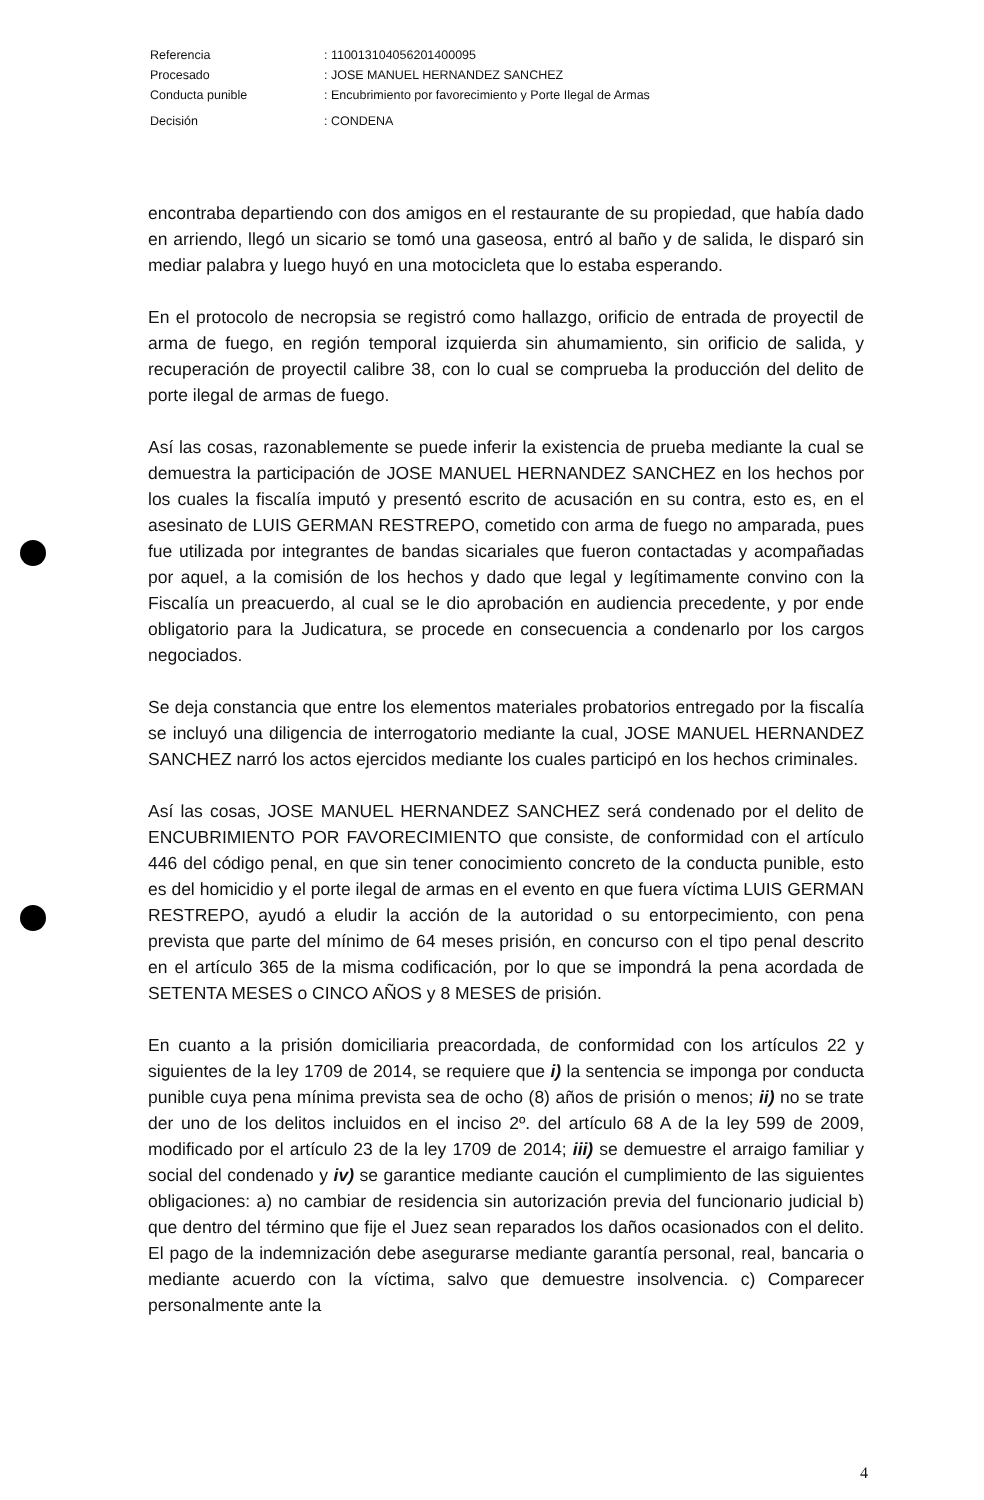| Referencia | : 11001310405620140​0095 |
| Procesado | : JOSE MANUEL HERNANDEZ SANCHEZ |
| Conducta punible | : Encubrimiento por favorecimiento y Porte Ilegal de Armas |
| Decisión | : CONDENA |
encontraba departiendo con dos amigos en el restaurante de su propiedad, que había dado en arriendo, llegó un sicario se tomó una gaseosa, entró al baño y de salida, le disparó sin mediar palabra y luego huyó en una motocicleta que lo estaba esperando.
En el protocolo de necropsia se registró como hallazgo, orificio de entrada de proyectil de arma de fuego, en región temporal izquierda sin ahumamiento, sin orificio de salida, y recuperación de proyectil calibre 38, con lo cual se comprueba la producción del delito de porte ilegal de armas de fuego.
Así las cosas, razonablemente se puede inferir la existencia de prueba mediante la cual se demuestra la participación de JOSE MANUEL HERNANDEZ SANCHEZ en los hechos por los cuales la fiscalía imputó y presentó escrito de acusación en su contra, esto es, en el asesinato de LUIS GERMAN RESTREPO, cometido con arma de fuego no amparada, pues fue utilizada por integrantes de bandas sicariales que fueron contactadas y acompañadas por aquel, a la comisión de los hechos y dado que legal y legítimamente convino con la Fiscalía un preacuerdo, al cual se le dio aprobación en audiencia precedente, y por ende obligatorio para la Judicatura, se procede en consecuencia a condenarlo por los cargos negociados.
Se deja constancia que entre los elementos materiales probatorios entregado por la fiscalía se incluyó una diligencia de interrogatorio mediante la cual, JOSE MANUEL HERNANDEZ SANCHEZ narró los actos ejercidos mediante los cuales participó en los hechos criminales.
Así las cosas, JOSE MANUEL HERNANDEZ SANCHEZ será condenado por el delito de ENCUBRIMIENTO POR FAVORECIMIENTO que consiste, de conformidad con el artículo 446 del código penal, en que sin tener conocimiento concreto de la conducta punible, esto es del homicidio y el porte ilegal de armas en el evento en que fuera víctima LUIS GERMAN RESTREPO, ayudó a eludir la acción de la autoridad o su entorpecimiento, con pena prevista que parte del mínimo de 64 meses prisión, en concurso con el tipo penal descrito en el artículo 365 de la misma codificación, por lo que se impondrá la pena acordada de SETENTA MESES o CINCO AÑOS y 8 MESES de prisión.
En cuanto a la prisión domiciliaria preacordada, de conformidad con los artículos 22 y siguientes de la ley 1709 de 2014, se requiere que i) la sentencia se imponga por conducta punible cuya pena mínima prevista sea de ocho (8) años de prisión o menos; ii) no se trate der uno de los delitos incluidos en el inciso 2º. del artículo 68 A de la ley 599 de 2009, modificado por el artículo 23 de la ley 1709 de 2014; iii) se demuestre el arraigo familiar y social del condenado y iv) se garantice mediante caución el cumplimiento de las siguientes obligaciones: a) no cambiar de residencia sin autorización previa del funcionario judicial b) que dentro del término que fije el Juez sean reparados los daños ocasionados con el delito. El pago de la indemnización debe asegurarse mediante garantía personal, real, bancaria o mediante acuerdo con la víctima, salvo que demuestre insolvencia. c) Comparecer personalmente ante la
4